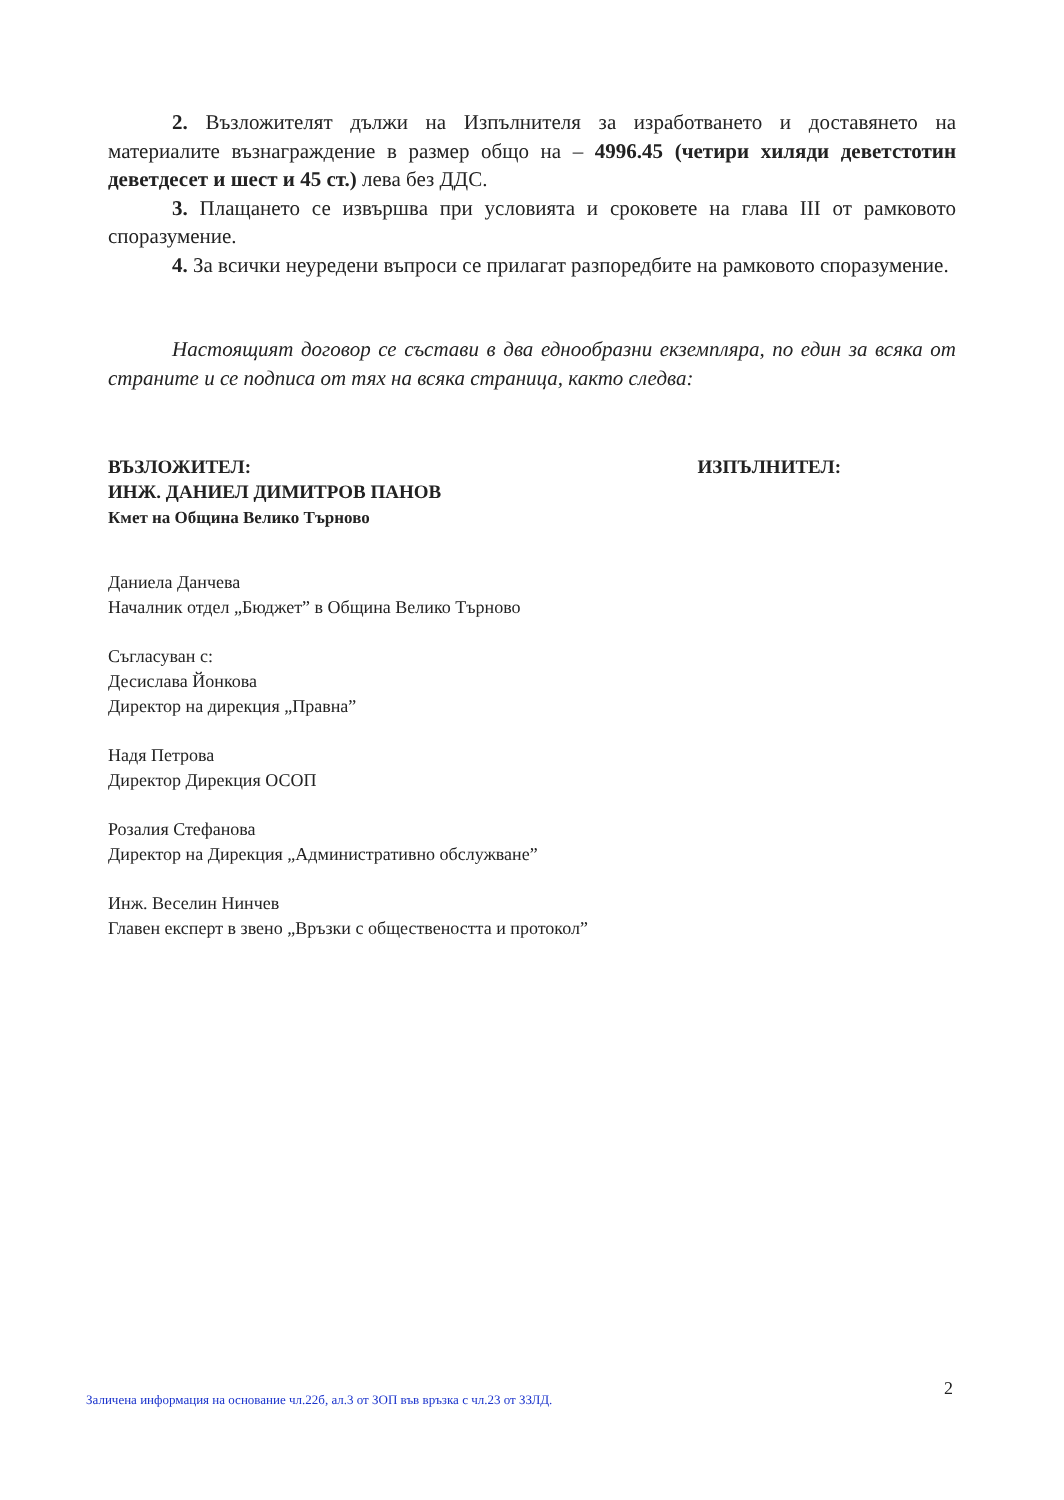2. Възложителят дължи на Изпълнителя за изработването и доставянето на материалите възнаграждение в размер общо на – 4996.45 (четири хиляди деветстотин деветдесет и шест и 45 ст.) лева без ДДС.
3. Плащането се извършва при условията и сроковете на глава III от рамковото споразумение.
4. За всички неуредени въпроси се прилагат разпоредбите на рамковото споразумение.
Настоящият договор се състави в два еднообразни екземпляра, по един за всяка от страните и се подписа от тях на всяка страница, както следва:
ВЪЗЛОЖИТЕЛ:
ИНЖ. ДАНИЕЛ ДИМИТРОВ ПАНОВ
Кмет на Община Велико Търново
ИЗПЪЛНИТЕЛ:
Даниела Данчева
Началник отдел „Бюджет” в Община Велико Търново
Съгласуван с:
Десислава Йонкова
Директор на дирекция „Правна”
Надя Петрова
Директор Дирекция ОСОП
Розалия Стефанова
Директор на Дирекция „Административно обслужване”
Инж. Веселин Нинчев
Главен експерт в звено „Връзки с обществеността и протокол”
2
Заличена информация на основание чл.22б, ал.3 от ЗОП във връзка с чл.23 от ЗЗЛД.